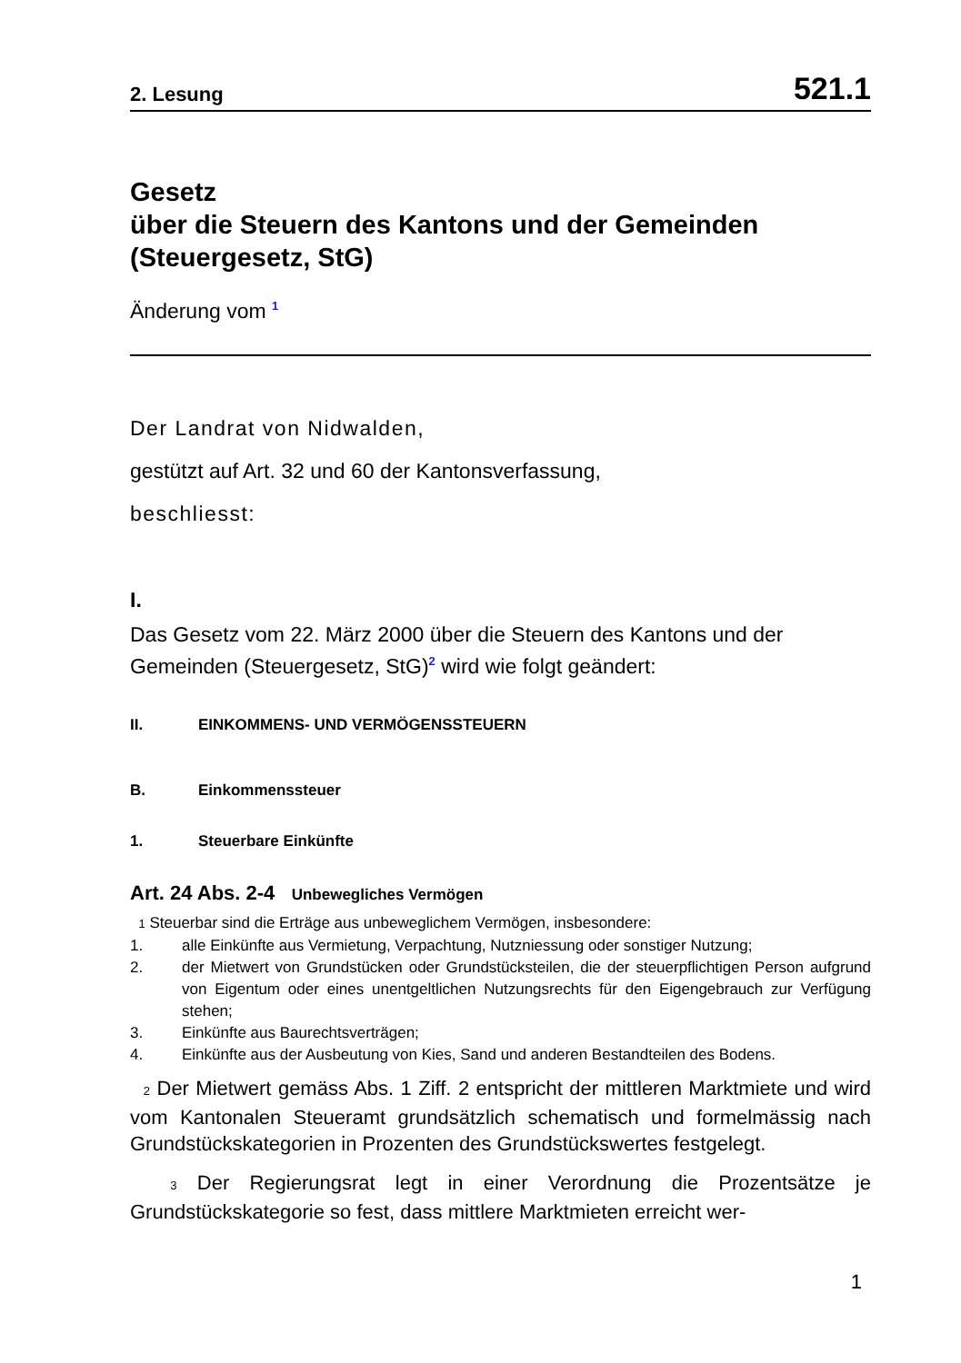2. Lesung 521.1
Gesetz
über die Steuern des Kantons und der Gemeinden
(Steuergesetz, StG)
Änderung vom <sup>1</sup>
Der Landrat von Nidwalden,
gestützt auf Art. 32 und 60 der Kantonsverfassung,
beschliesst:
I.
Das Gesetz vom 22. März 2000 über die Steuern des Kantons und der Gemeinden (Steuergesetz, StG)<sup>2</sup> wird wie folgt geändert:
II. EINKOMMENS- UND VERMÖGENSSTEUERN
B. Einkommenssteuer
1. Steuerbare Einkünfte
Art. 24 Abs. 2-4 Unbewegliches Vermögen
1 Steuerbar sind die Erträge aus unbeweglichem Vermögen, insbesondere:
1. alle Einkünfte aus Vermietung, Verpachtung, Nutzniessung oder sonstiger Nutzung;
2. der Mietwert von Grundstücken oder Grundstücksteilen, die der steuerpflichtigen Person aufgrund von Eigentum oder eines unentgeltlichen Nutzungsrechts für den Eigengebrauch zur Verfügung stehen;
3. Einkünfte aus Baurechtsverträgen;
4. Einkünfte aus der Ausbeutung von Kies, Sand und anderen Bestandteilen des Bodens.
2 Der Mietwert gemäss Abs. 1 Ziff. 2 entspricht der mittleren Marktmiete und wird vom Kantonalen Steueramt grundsätzlich schematisch und formelmässig nach Grundstückskategorien in Prozenten des Grundstückswertes festgelegt.
3 Der Regierungsrat legt in einer Verordnung die Prozentsätze je Grundstückskategorie so fest, dass mittlere Marktmieten erreicht wer-
1